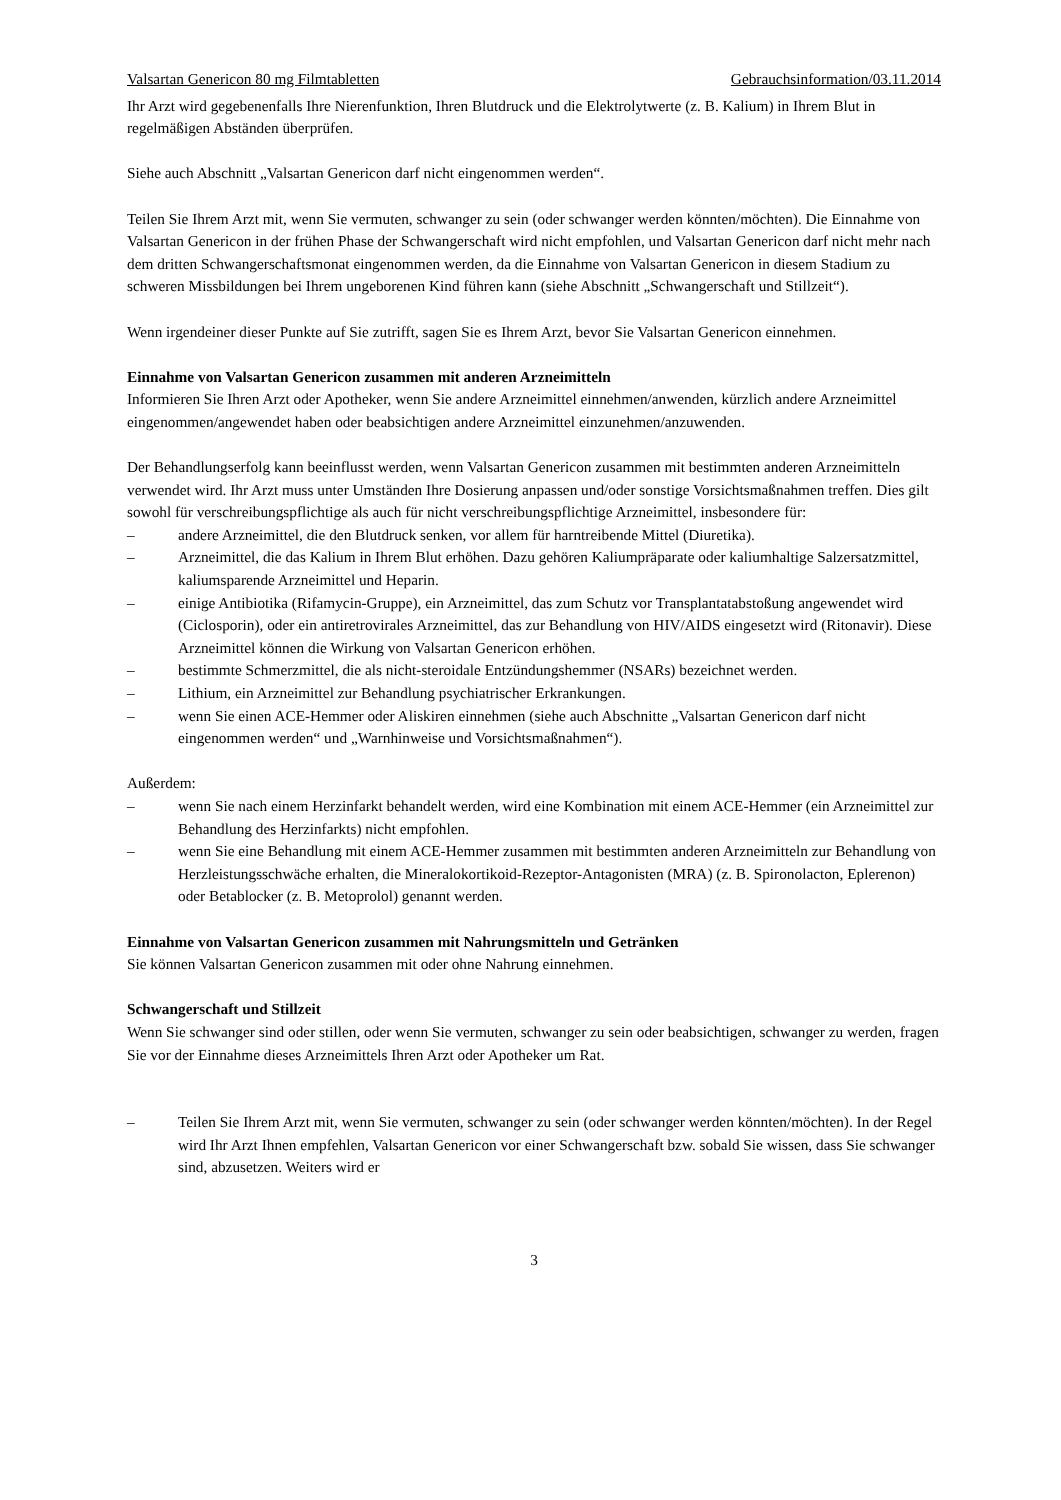Valsartan Genericon 80 mg Filmtabletten Gebrauchsinformation/03.11.2014
Ihr Arzt wird gegebenenfalls Ihre Nierenfunktion, Ihren Blutdruck und die Elektrolytwerte (z. B. Kalium) in Ihrem Blut in regelmäßigen Abständen überprüfen.
Siehe auch Abschnitt „Valsartan Genericon darf nicht eingenommen werden“.
Teilen Sie Ihrem Arzt mit, wenn Sie vermuten, schwanger zu sein (oder schwanger werden könnten/möchten). Die Einnahme von Valsartan Genericon in der frühen Phase der Schwangerschaft wird nicht empfohlen, und Valsartan Genericon darf nicht mehr nach dem dritten Schwangerschaftsmonat eingenommen werden, da die Einnahme von Valsartan Genericon in diesem Stadium zu schweren Missbildungen bei Ihrem ungeborenen Kind führen kann (siehe Abschnitt „Schwangerschaft und Stillzeit“).
Wenn irgendeiner dieser Punkte auf Sie zutrifft, sagen Sie es Ihrem Arzt, bevor Sie Valsartan Genericon einnehmen.
Einnahme von Valsartan Genericon zusammen mit anderen Arzneimitteln
Informieren Sie Ihren Arzt oder Apotheker, wenn Sie andere Arzneimittel einnehmen/anwenden, kürzlich andere Arzneimittel eingenommen/angewendet haben oder beabsichtigen andere Arzneimittel einzunehmen/anzuwenden.
Der Behandlungserfolg kann beeinflusst werden, wenn Valsartan Genericon zusammen mit bestimmten anderen Arzneimitteln verwendet wird. Ihr Arzt muss unter Umständen Ihre Dosierung anpassen und/oder sonstige Vorsichtsmaßnahmen treffen. Dies gilt sowohl für verschreibungspflichtige als auch für nicht verschreibungspflichtige Arzneimittel, insbesondere für:
– andere Arzneimittel, die den Blutdruck senken, vor allem für harntreibende Mittel (Diuretika).
– Arzneimittel, die das Kalium in Ihrem Blut erhöhen. Dazu gehören Kaliumpräparate oder kaliumhaltige Salzersatzmittel, kaliumsparende Arzneimittel und Heparin.
– einige Antibiotika (Rifamycin-Gruppe), ein Arzneimittel, das zum Schutz vor Transplantatabstoßung angewendet wird (Ciclosporin), oder ein antiretrovirales Arzneimittel, das zur Behandlung von HIV/AIDS eingesetzt wird (Ritonavir). Diese Arzneimittel können die Wirkung von Valsartan Genericon erhöhen.
– bestimmte Schmerzmittel, die als nicht-steroidale Entzündungshemmer (NSARs) bezeichnet werden.
– Lithium, ein Arzneimittel zur Behandlung psychiatrischer Erkrankungen.
– wenn Sie einen ACE-Hemmer oder Aliskiren einnehmen (siehe auch Abschnitte „Valsartan Genericon darf nicht eingenommen werden“ und „Warnhinweise und Vorsichtsmaßnahmen“).
Außerdem:
– wenn Sie nach einem Herzinfarkt behandelt werden, wird eine Kombination mit einem ACE-Hemmer (ein Arzneimittel zur Behandlung des Herzinfarkts) nicht empfohlen.
– wenn Sie eine Behandlung mit einem ACE-Hemmer zusammen mit bestimmten anderen Arzneimitteln zur Behandlung von Herzleistungsschwäche erhalten, die Mineralokortikoid-Rezeptor-Antagonisten (MRA) (z. B. Spironolacton, Eplerenon) oder Betablocker (z. B. Metoprolol) genannt werden.
Einnahme von Valsartan Genericon zusammen mit Nahrungsmitteln und Getränken
Sie können Valsartan Genericon zusammen mit oder ohne Nahrung einnehmen.
Schwangerschaft und Stillzeit
Wenn Sie schwanger sind oder stillen, oder wenn Sie vermuten, schwanger zu sein oder beabsichtigen, schwanger zu werden, fragen Sie vor der Einnahme dieses Arzneimittels Ihren Arzt oder Apotheker um Rat.
– Teilen Sie Ihrem Arzt mit, wenn Sie vermuten, schwanger zu sein (oder schwanger werden könnten/möchten). In der Regel wird Ihr Arzt Ihnen empfehlen, Valsartan Genericon vor einer Schwangerschaft bzw. sobald Sie wissen, dass Sie schwanger sind, abzusetzen. Weiters wird er
3